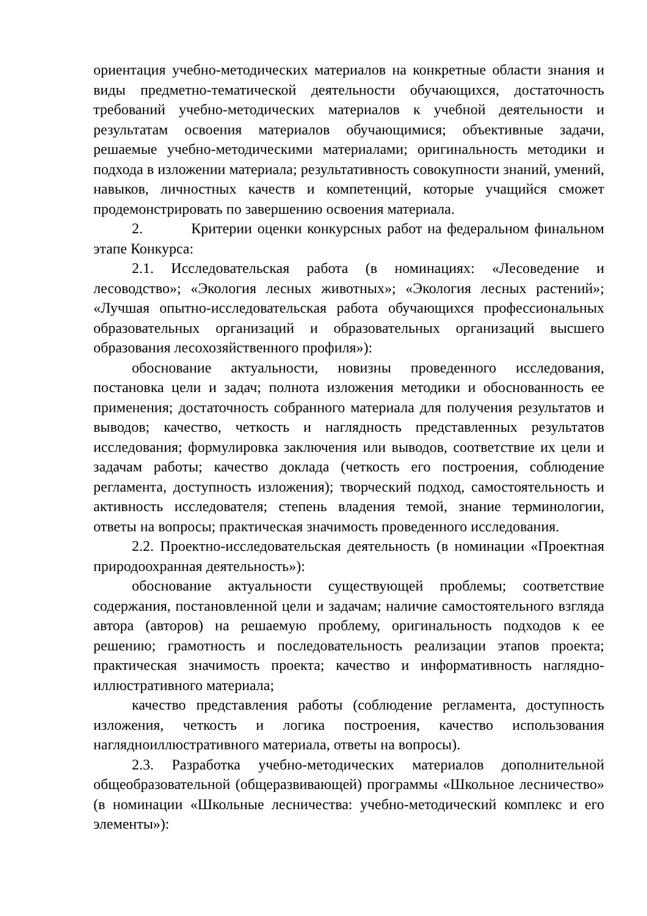ориентация учебно-методических материалов на конкретные области знания и виды предметно-тематической деятельности обучающихся, достаточность требований учебно-методических материалов к учебной деятельности и результатам освоения материалов обучающимися; объективные задачи, решаемые учебно-методическими материалами; оригинальность методики и подхода в изложении материала; результативность совокупности знаний, умений, навыков, личностных качеств и компетенций, которые учащийся сможет продемонстрировать по завершению освоения материала.
2. Критерии оценки конкурсных работ на федеральном финальном этапе Конкурса:
2.1. Исследовательская работа (в номинациях: «Лесоведение и лесоводство»; «Экология лесных животных»; «Экология лесных растений»; «Лучшая опытно-исследовательская работа обучающихся профессиональных образовательных организаций и образовательных организаций высшего образования лесохозяйственного профиля»):
обоснование актуальности, новизны проведенного исследования, постановка цели и задач; полнота изложения методики и обоснованность ее применения; достаточность собранного материала для получения результатов и выводов; качество, четкость и наглядность представленных результатов исследования; формулировка заключения или выводов, соответствие их цели и задачам работы; качество доклада (четкость его построения, соблюдение регламента, доступность изложения); творческий подход, самостоятельность и активность исследователя; степень владения темой, знание терминологии, ответы на вопросы; практическая значимость проведенного исследования.
2.2. Проектно-исследовательская деятельность (в номинации «Проектная природоохранная деятельность»):
обоснование актуальности существующей проблемы; соответствие содержания, постановленной цели и задачам; наличие самостоятельного взгляда автора (авторов) на решаемую проблему, оригинальность подходов к ее решению; грамотность и последовательность реализации этапов проекта; практическая значимость проекта; качество и информативность наглядно-иллюстративного материала;
качество представления работы (соблюдение регламента, доступность изложения, четкость и логика построения, качество использования наглядноиллюстративного материала, ответы на вопросы).
2.3. Разработка учебно-методических материалов дополнительной общеобразовательной (общеразвивающей) программы «Школьное лесничество» (в номинации «Школьные лесничества: учебно-методический комплекс и его элементы»):